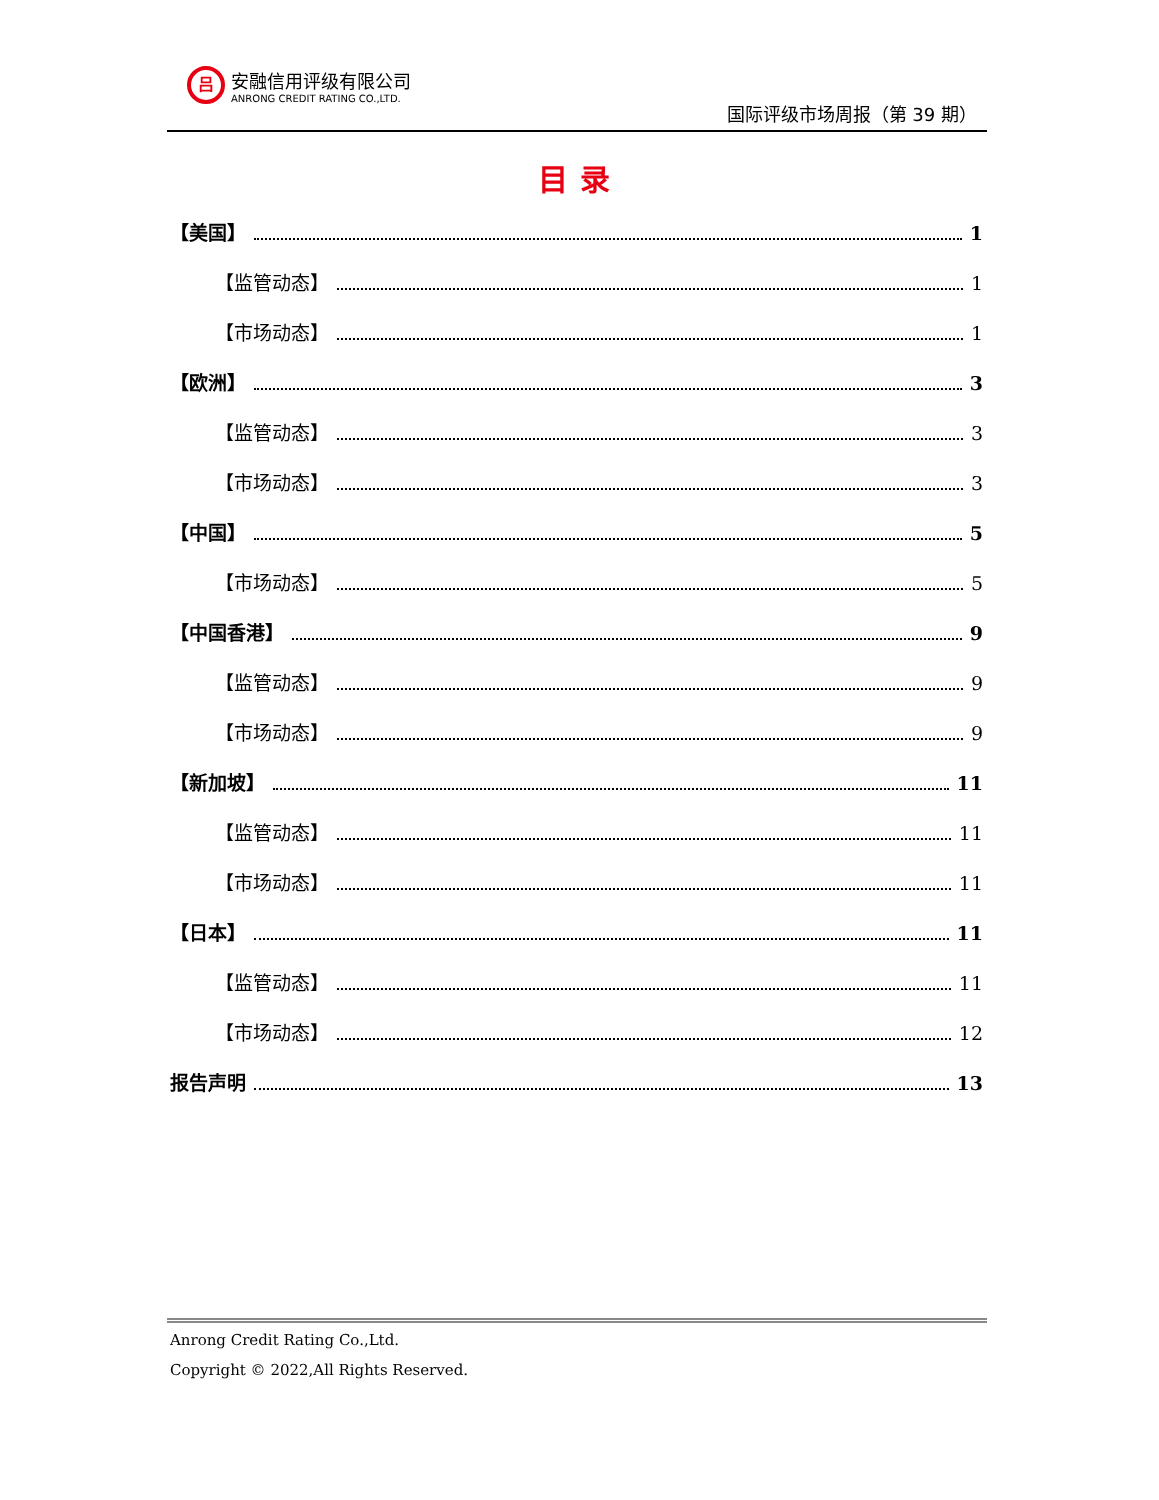吕
安融信用评级有限公司
ANRONG CREDIT RATING CO.,LTD.
国际评级市场周报（第 39 期）
目录
【美国】 1
【监管动态】 1
【市场动态】 1
【欧洲】 3
【监管动态】 3
【市场动态】 3
【中国】 5
【市场动态】 5
【中国香港】 9
【监管动态】 9
【市场动态】 9
【新加坡】 11
【监管动态】 11
【市场动态】 11
【日本】 11
【监管动态】 11
【市场动态】 12
报告声明 13
Anrong Credit Rating Co.,Ltd.
Copyright © 2022,All Rights Reserved.